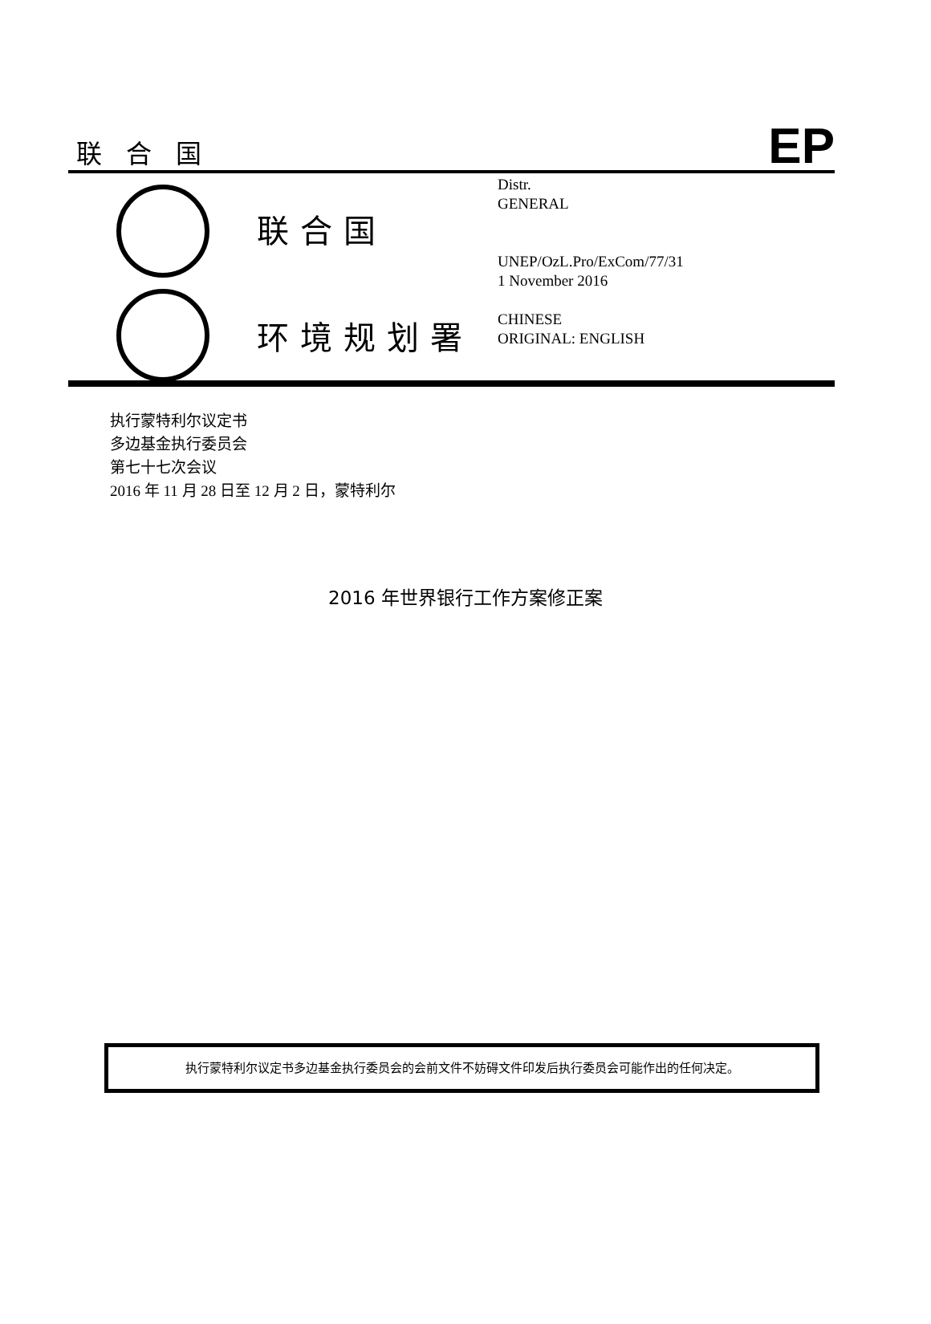联合国 EP
联合国
环境规划署
Distr.
GENERAL
UNEP/OzL.Pro/ExCom/77/31
1 November 2016
CHINESE
ORIGINAL: ENGLISH
执行蒙特利尔议定书
多边基金执行委员会
第七十七次会议
2016 年 11 月 28 日至 12 月 2 日，蒙特利尔
2016 年世界银行工作方案修正案
执行蒙特利尔议定书多边基金执行委员会的会前文件不妨碍文件印发后执行委员会可能作出的任何决定。